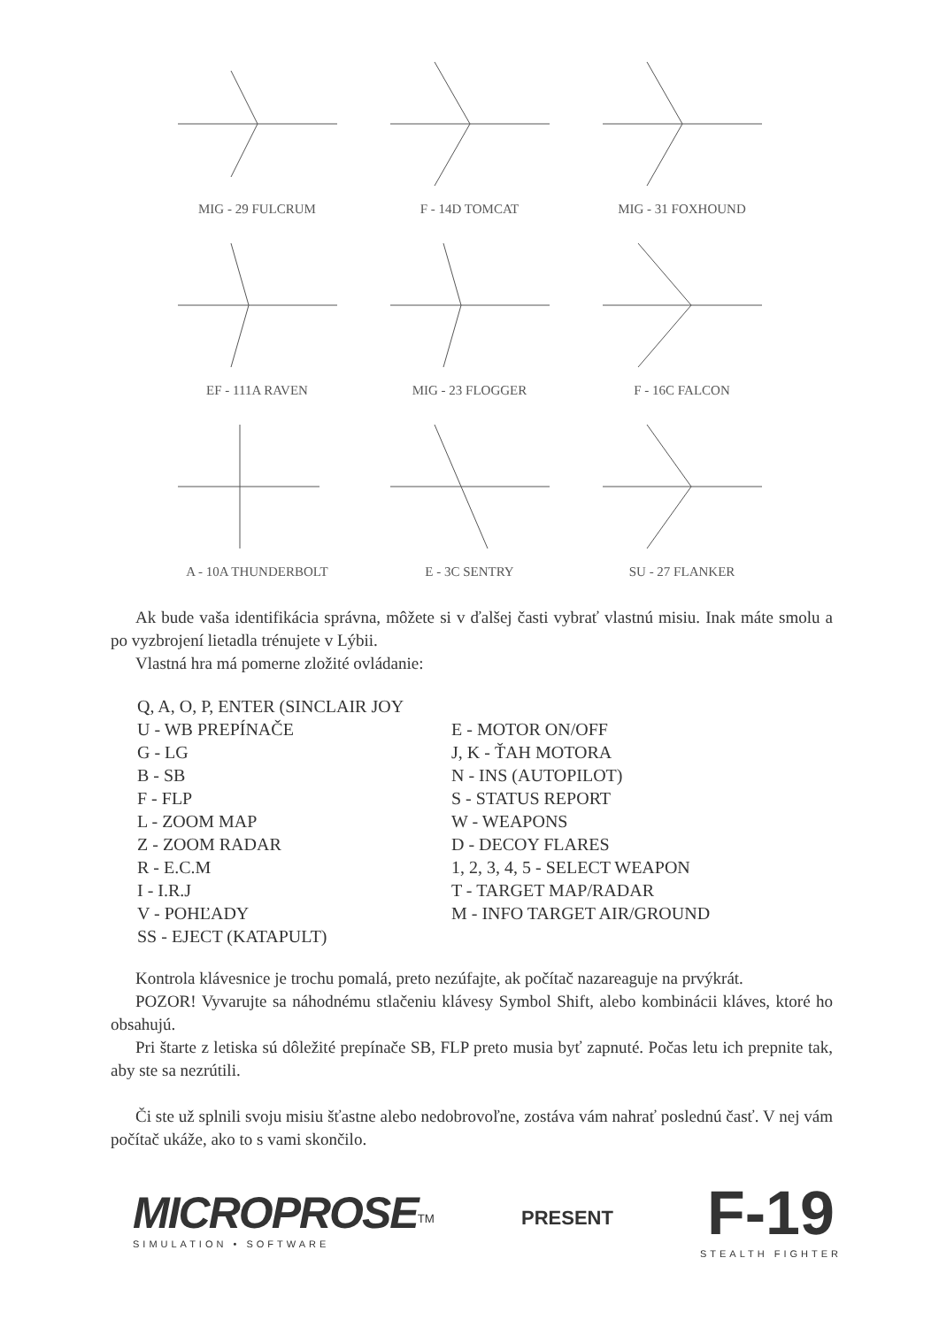MIG - 29 FULCRUM F - 14D TOMCAT MIG - 31 FOXHOUND
EF - 111A RAVEN MIG - 23 FLOGGER F - 16C FALCON
A - 10A THUNDERBOLT E - 3C SENTRY SU - 27 FLANKER
Ak bude vaša identifikácia správna, môžete si v ďalšej časti vybrať vlastnú misiu. Inak máte smolu a po vyzbrojení lietadla trénujete v Lýbii.
Vlastná hra má pomerne zložité ovládanie:
Q, A, O, P, ENTER (SINCLAIR JOY
U - WB PREPÍNAČE
G - LG
B - SB
F - FLP
L - ZOOM MAP
Z - ZOOM RADAR
R - E.C.M
I - I.R.J
V - POHĽADY
SS - EJECT (KATAPULT)
E - MOTOR ON/OFF
J, K - ŤAH MOTORA
N - INS (AUTOPILOT)
S - STATUS REPORT
W - WEAPONS
D - DECOY FLARES
1, 2, 3, 4, 5 - SELECT WEAPON
T - TARGET MAP/RADAR
M - INFO TARGET AIR/GROUND
Kontrola klávesnice je trochu pomalá, preto nezúfajte, ak počítač nazareaguje na prvýkrát.
POZOR! Vyvarujte sa náhodnému stlačeniu klávesy Symbol Shift, alebo kombinácii kláves, ktoré ho obsahujú.
Pri štarte z letiska sú dôležité prepínače SB, FLP preto musia byť zapnuté. Počas letu ich prepnite tak, aby ste sa nezrútili.
Či ste už splnili svoju misiu šťastne alebo nedobrovoľne, zostáva vám nahrať poslednú časť. V nej vám počítač ukáže, ako to s vami skončilo.
MICROPROSE<sup>TM</sup>
SIMULATION • SOFTWARE
PRESENT
F-19
STEALTH FIGHTER